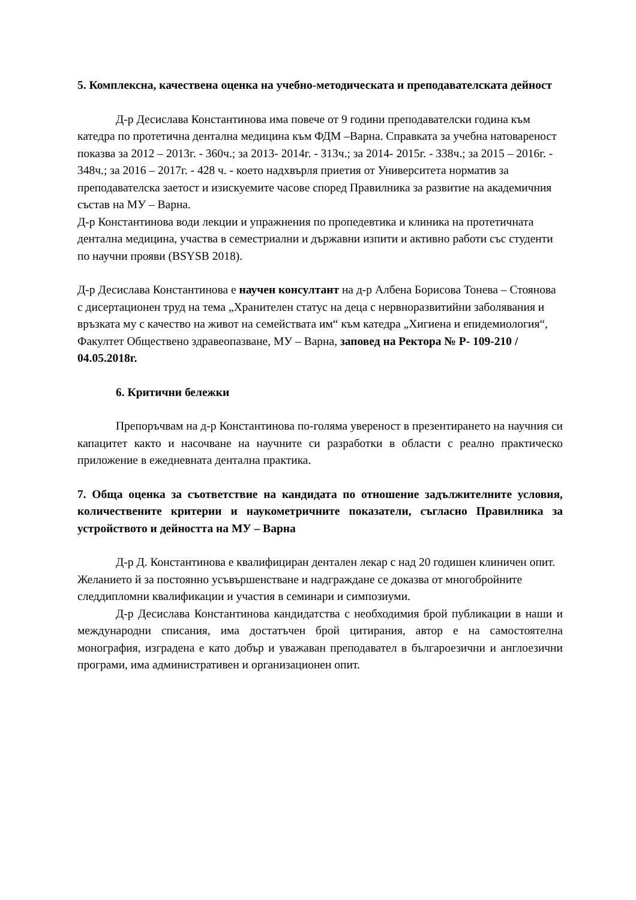5. Комплексна, качествена оценка на учебно-методическата и преподавателската дейност
Д-р Десислава Константинова има повече от 9 години преподавателски година към катедра по протетична дентална медицина към ФДМ –Варна. Справката за учебна натовареност показва за 2012 – 2013г. - 360ч.; за 2013- 2014г. - 313ч.; за 2014- 2015г. - 338ч.; за 2015 – 2016г. - 348ч.; за 2016 – 2017г. - 428 ч. - което надхвърля приетия от Университета норматив за преподавателска заетост и изискуемите часове според Правилника за развитие на академичния състав на МУ – Варна.
Д-р Константинова води лекции и упражнения по пропедевтика и клиника на протетичната дентална медицина, участва в семестриални и държавни изпити и активно работи със студенти по научни прояви (BSYSB 2018).
Д-р Десислава Константинова е научен консултант на д-р Албена Борисова Тонева – Стоянова с дисертационен труд на тема „Хранителен статус на деца с нервноразвитийни заболявания и връзката му с качество на живот на семействата им“ към катедра „Хигиена и епидемиология“, Факултет Обществено здравеопазване, МУ – Варна, заповед на Ректора № Р- 109-210 / 04.05.2018г.
6. Критични бележки
Препоръчвам на д-р Константинова по-голяма увереност в презентирането на научния си капацитет както и насочване на научните си разработки в области с реално практическо приложение в ежедневната дентална практика.
7. Обща оценка за съответствие на кандидата по отношение задължителните условия, количествените критерии и наукометричните показатели, съгласно Правилника за устройството и дейността на МУ – Варна
Д-р Д. Константинова е квалифициран дентален лекар с над 20 годишен клиничен опит. Желанието й за постоянно усъвършенстване и надграждане се доказва от многобройните следдипломни квалификации и участия в семинари и симпозиуми.
Д-р Десислава Константинова кандидатства с необходимия брой публикации в наши и международни списания, има достатъчен брой цитирания, автор е на самостоятелна монография, изградена е като добър и уважаван преподавател в българоезични и англоезични програми, има административен и организационен опит.